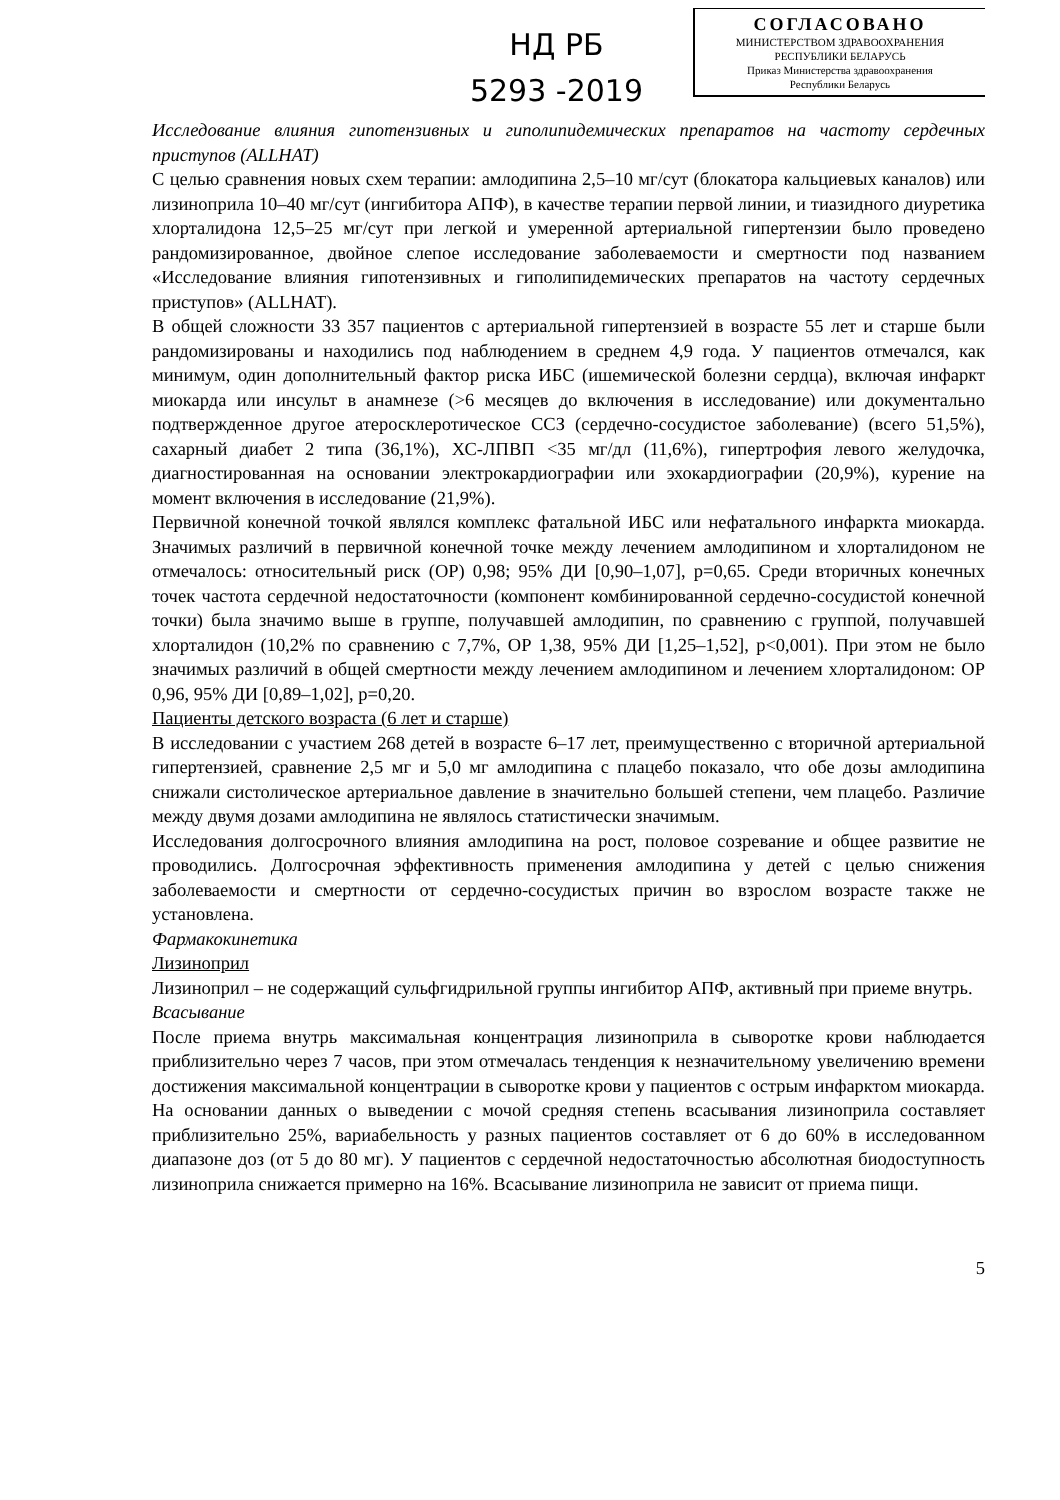НД РБ
5293 -2019
СОГЛАСОВАНО
МИНИСТЕРСТВОМ ЗДРАВООХРАНЕНИЯ
РЕСПУБЛИКИ БЕЛАРУСЬ
Приказ Министерства здравоохранения
Республики Беларусь
Исследование влияния гипотензивных и гиполипидемических препаратов на частоту сердечных приступов (ALLHAT)
С целью сравнения новых схем терапии: амлодипина 2,5–10 мг/сут (блокатора кальциевых каналов) или лизиноприла 10–40 мг/сут (ингибитора АПФ), в качестве терапии первой линии, и тиазидного диуретика хлорталидона 12,5–25 мг/сут при легкой и умеренной артериальной гипертензии было проведено рандомизированное, двойное слепое исследование заболеваемости и смертности под названием «Исследование влияния гипотензивных и гиполипидемических препаратов на частоту сердечных приступов» (ALLHAT).
В общей сложности 33 357 пациентов с артериальной гипертензией в возрасте 55 лет и старше были рандомизированы и находились под наблюдением в среднем 4,9 года. У пациентов отмечался, как минимум, один дополнительный фактор риска ИБС (ишемической болезни сердца), включая инфаркт миокарда или инсульт в анамнезе (>6 месяцев до включения в исследование) или документально подтвержденное другое атеросклеротическое ССЗ (сердечно-сосудистое заболевание) (всего 51,5%), сахарный диабет 2 типа (36,1%), ХС-ЛПВП <35 мг/дл (11,6%), гипертрофия левого желудочка, диагностированная на основании электрокардиографии или эхокардиографии (20,9%), курение на момент включения в исследование (21,9%).
Первичной конечной точкой являлся комплекс фатальной ИБС или нефатального инфаркта миокарда. Значимых различий в первичной конечной точке между лечением амлодипином и хлорталидоном не отмечалось: относительный риск (ОР) 0,98; 95% ДИ [0,90–1,07], p=0,65. Среди вторичных конечных точек частота сердечной недостаточности (компонент комбинированной сердечно-сосудистой конечной точки) была значимо выше в группе, получавшей амлодипин, по сравнению с группой, получавшей хлорталидон (10,2% по сравнению с 7,7%, ОР 1,38, 95% ДИ [1,25–1,52], p<0,001). При этом не было значимых различий в общей смертности между лечением амлодипином и лечением хлорталидоном: ОР 0,96, 95% ДИ [0,89–1,02], p=0,20.
Пациенты детского возраста (6 лет и старше)
В исследовании с участием 268 детей в возрасте 6–17 лет, преимущественно с вторичной артериальной гипертензией, сравнение 2,5 мг и 5,0 мг амлодипина с плацебо показало, что обе дозы амлодипина снижали систолическое артериальное давление в значительно большей степени, чем плацебо. Различие между двумя дозами амлодипина не являлось статистически значимым.
Исследования долгосрочного влияния амлодипина на рост, половое созревание и общее развитие не проводились. Долгосрочная эффективность применения амлодипина у детей с целью снижения заболеваемости и смертности от сердечно-сосудистых причин во взрослом возрасте также не установлена.
Фармакокинетика
Лизиноприл
Лизиноприл – не содержащий сульфгидрильной группы ингибитор АПФ, активный при приеме внутрь.
Всасывание
После приема внутрь максимальная концентрация лизиноприла в сыворотке крови наблюдается приблизительно через 7 часов, при этом отмечалась тенденция к незначительному увеличению времени достижения максимальной концентрации в сыворотке крови у пациентов с острым инфарктом миокарда. На основании данных о выведении с мочой средняя степень всасывания лизиноприла составляет приблизительно 25%, вариабельность у разных пациентов составляет от 6 до 60% в исследованном диапазоне доз (от 5 до 80 мг). У пациентов с сердечной недостаточностью абсолютная биодоступность лизиноприла снижается примерно на 16%. Всасывание лизиноприла не зависит от приема пищи.
5